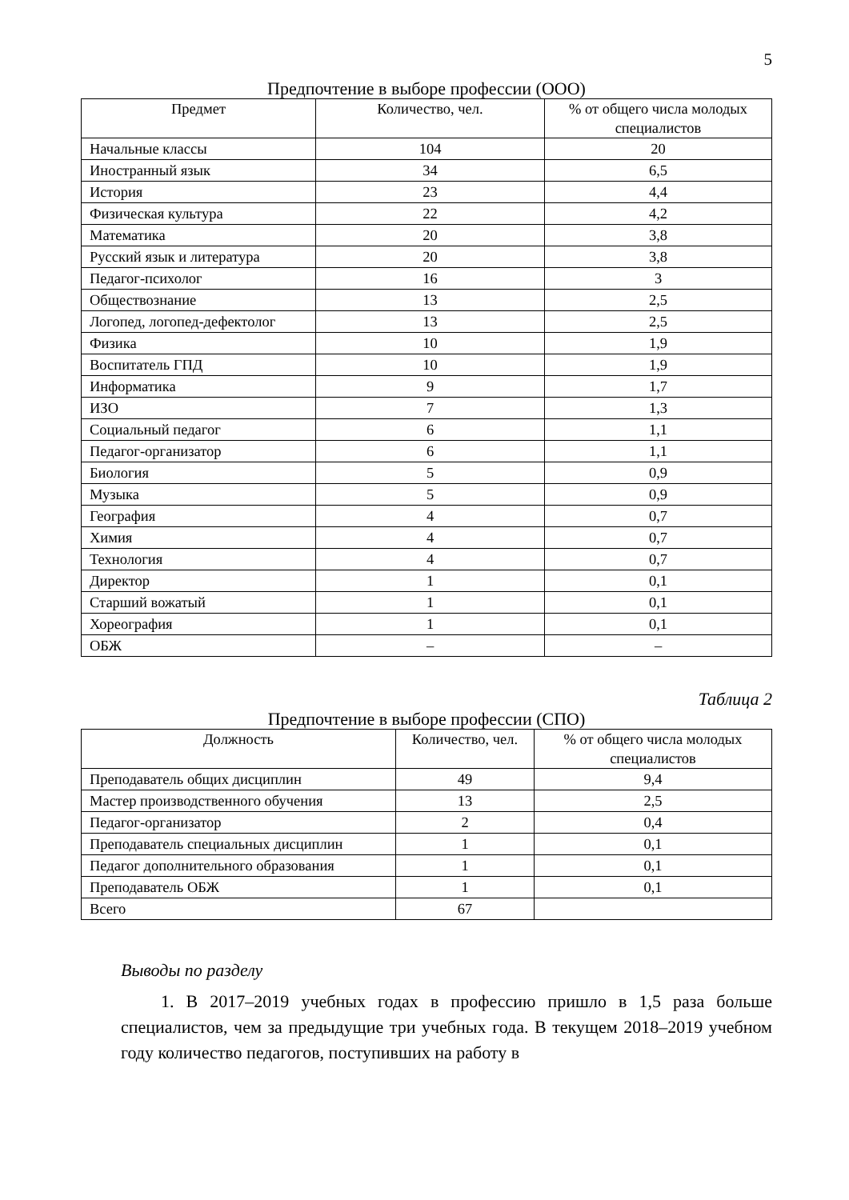5
Предпочтение в выборе профессии (ООО)
| Предмет | Количество, чел. | % от общего числа молодых специалистов |
| --- | --- | --- |
| Начальные классы | 104 | 20 |
| Иностранный язык | 34 | 6,5 |
| История | 23 | 4,4 |
| Физическая культура | 22 | 4,2 |
| Математика | 20 | 3,8 |
| Русский язык и литература | 20 | 3,8 |
| Педагог-психолог | 16 | 3 |
| Обществознание | 13 | 2,5 |
| Логопед, логопед-дефектолог | 13 | 2,5 |
| Физика | 10 | 1,9 |
| Воспитатель ГПД | 10 | 1,9 |
| Информатика | 9 | 1,7 |
| ИЗО | 7 | 1,3 |
| Социальный педагог | 6 | 1,1 |
| Педагог-организатор | 6 | 1,1 |
| Биология | 5 | 0,9 |
| Музыка | 5 | 0,9 |
| География | 4 | 0,7 |
| Химия | 4 | 0,7 |
| Технология | 4 | 0,7 |
| Директор | 1 | 0,1 |
| Старший вожатый | 1 | 0,1 |
| Хореография | 1 | 0,1 |
| ОБЖ | – | – |
Таблица 2
Предпочтение в выборе профессии (СПО)
| Должность | Количество, чел. | % от общего числа молодых специалистов |
| --- | --- | --- |
| Преподаватель общих дисциплин | 49 | 9,4 |
| Мастер производственного обучения | 13 | 2,5 |
| Педагог-организатор | 2 | 0,4 |
| Преподаватель специальных дисциплин | 1 | 0,1 |
| Педагог дополнительного образования | 1 | 0,1 |
| Преподаватель ОБЖ | 1 | 0,1 |
| Всего | 67 | |
Выводы по разделу
1. В 2017–2019 учебных годах в профессию пришло в 1,5 раза больше специалистов, чем за предыдущие три учебных года. В текущем 2018–2019 учебном году количество педагогов, поступивших на работу в